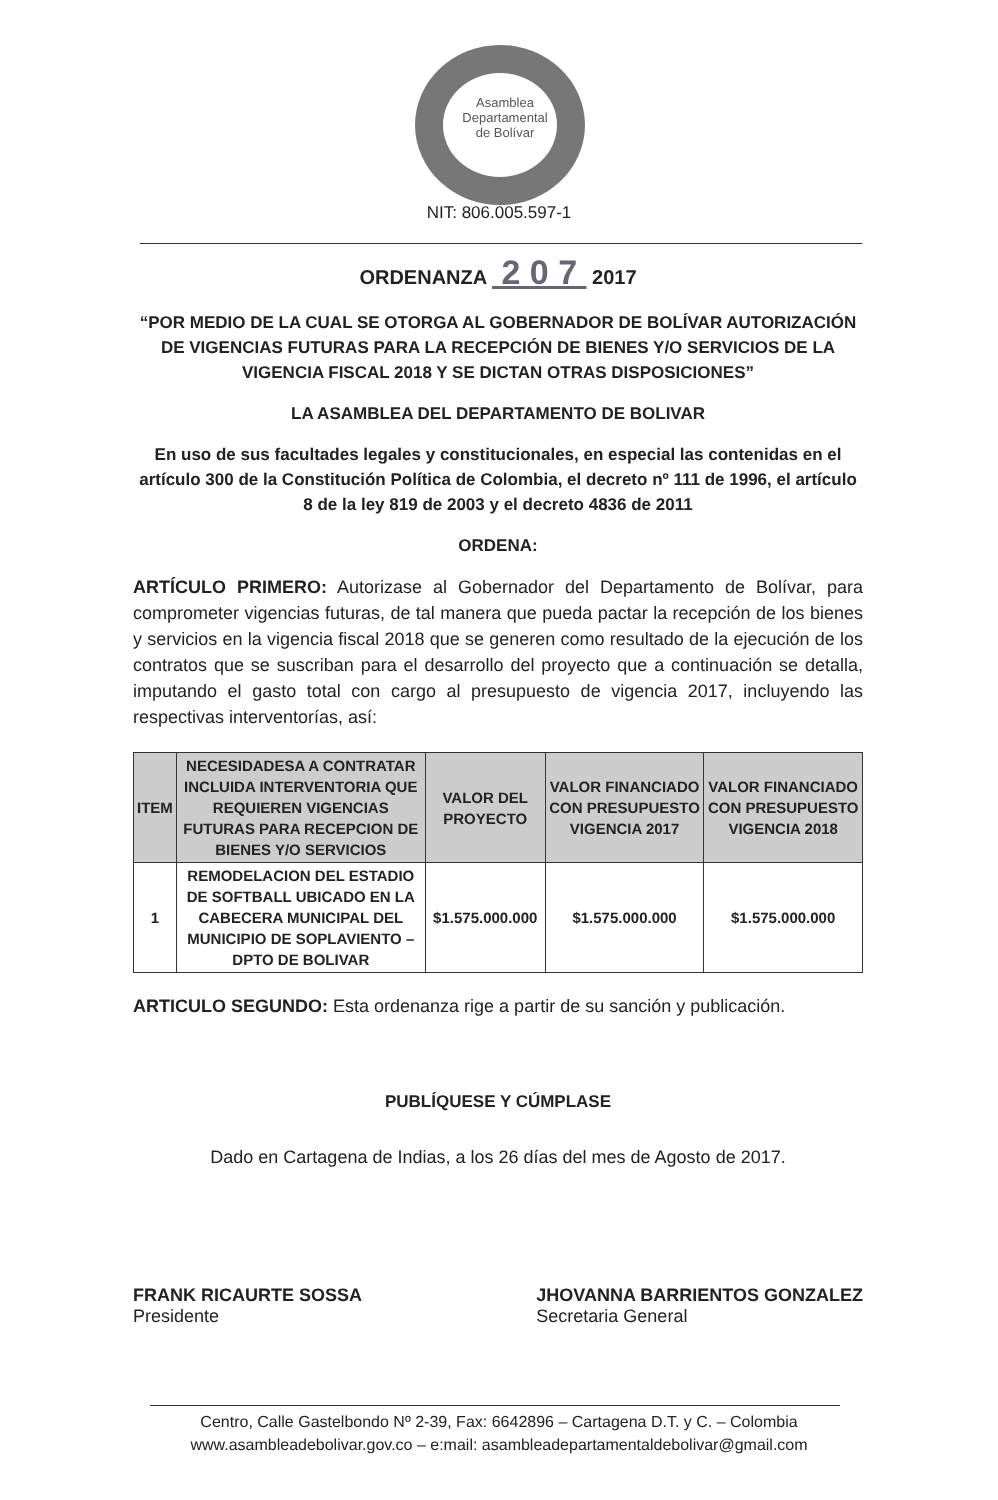Asamblea
Departamental
de Bolívar
NIT: 806.005.597-1
ORDENANZA 2 0 7 2017
“POR MEDIO DE LA CUAL SE OTORGA AL GOBERNADOR DE BOLÍVAR AUTORIZACIÓN DE VIGENCIAS FUTURAS PARA LA RECEPCIÓN DE BIENES Y/O SERVICIOS DE LA VIGENCIA FISCAL 2018 Y SE DICTAN OTRAS DISPOSICIONES”
LA ASAMBLEA DEL DEPARTAMENTO DE BOLIVAR
En uso de sus facultades legales y constitucionales, en especial las contenidas en el artículo 300 de la Constitución Política de Colombia, el decreto nº 111 de 1996, el artículo 8 de la ley 819 de 2003 y el decreto 4836 de 2011
ORDENA:
ARTÍCULO PRIMERO: Autorizase al Gobernador del Departamento de Bolívar, para comprometer vigencias futuras, de tal manera que pueda pactar la recepción de los bienes y servicios en la vigencia fiscal 2018 que se generen como resultado de la ejecución de los contratos que se suscriban para el desarrollo del proyecto que a continuación se detalla, imputando el gasto total con cargo al presupuesto de vigencia 2017, incluyendo las respectivas interventorías, así:
| ITEM | NECESIDADESA A CONTRATAR INCLUIDA INTERVENTORIA QUE REQUIEREN VIGENCIAS FUTURAS PARA RECEPCION DE BIENES Y/O SERVICIOS | VALOR DEL PROYECTO | VALOR FINANCIADO CON PRESUPUESTO VIGENCIA 2017 | VALOR FINANCIADO CON PRESUPUESTO VIGENCIA 2018 |
| --- | --- | --- | --- | --- |
| 1 | REMODELACION DEL ESTADIO DE SOFTBALL UBICADO EN LA CABECERA MUNICIPAL DEL MUNICIPIO DE SOPLAVIENTO – DPTO DE BOLIVAR | $1.575.000.000 | $1.575.000.000 | $1.575.000.000 |
ARTICULO SEGUNDO: Esta ordenanza rige a partir de su sanción y publicación.
PUBLÍQUESE Y CÚMPLASE
Dado en Cartagena de Indias, a los 26 días del mes de Agosto de 2017.
FRANK RICAURTE SOSSA
Presidente
JHOVANNA BARRIENTOS GONZALEZ
Secretaria General
Centro, Calle Gastelbondo Nº 2-39, Fax: 6642896 – Cartagena D.T. y C. – Colombia
www.asambleadebolivar.gov.co – e:mail: asambleadepartamentaldebolivar@gmail.com